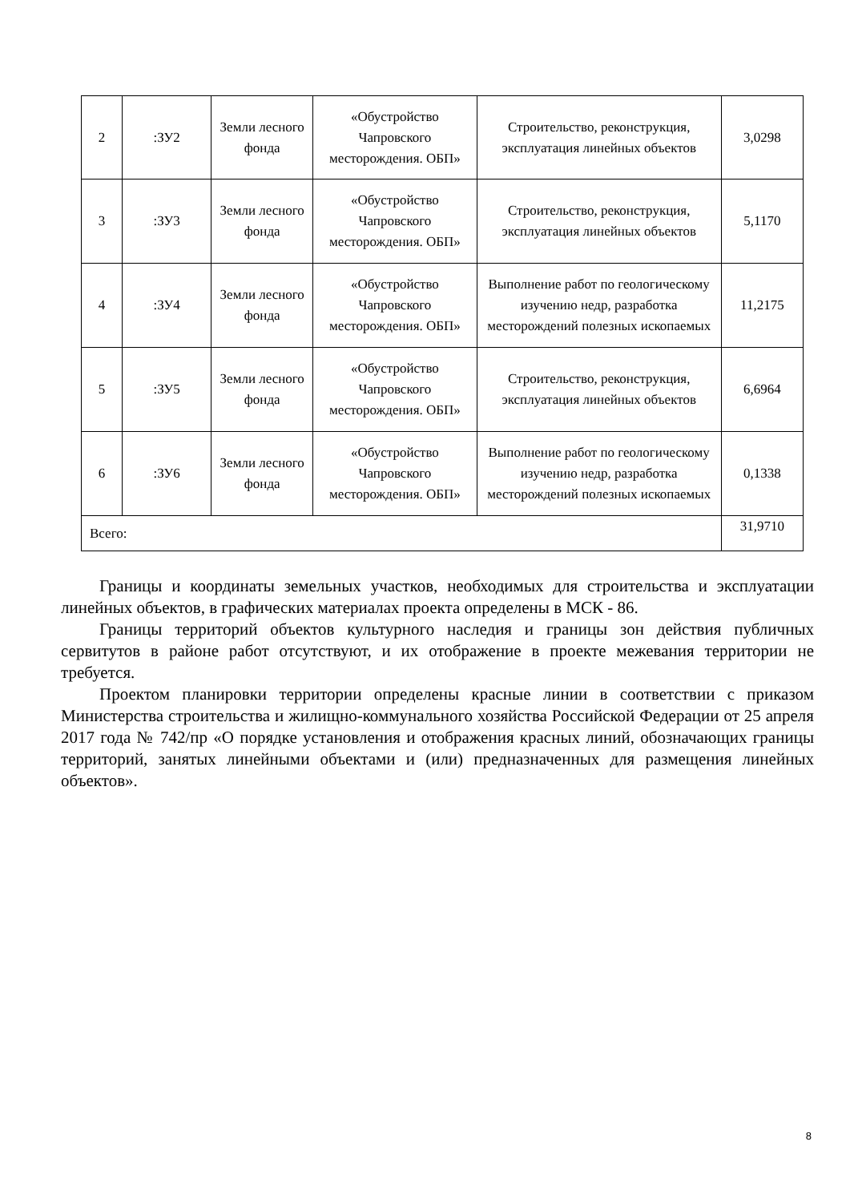| 2 | :ЗУ2 | Земли лесного фонда | «Обустройство Чапровского месторождения. ОБП» | Строительство, реконструкция, эксплуатация линейных объектов | 3,0298 |
| 3 | :ЗУ3 | Земли лесного фонда | «Обустройство Чапровского месторождения. ОБП» | Строительство, реконструкция, эксплуатация линейных объектов | 5,1170 |
| 4 | :ЗУ4 | Земли лесного фонда | «Обустройство Чапровского месторождения. ОБП» | Выполнение работ по геологическому изучению недр, разработка месторождений полезных ископаемых | 11,2175 |
| 5 | :ЗУ5 | Земли лесного фонда | «Обустройство Чапровского месторождения. ОБП» | Строительство, реконструкция, эксплуатация линейных объектов | 6,6964 |
| 6 | :ЗУ6 | Земли лесного фонда | «Обустройство Чапровского месторождения. ОБП» | Выполнение работ по геологическому изучению недр, разработка месторождений полезных ископаемых | 0,1338 |
| Всего: | | | | | 31,9710 |
Границы и координаты земельных участков, необходимых для строительства и эксплуатации линейных объектов, в графических материалах проекта определены в МСК - 86.
Границы территорий объектов культурного наследия и границы зон действия публичных сервитутов в районе работ отсутствуют, и их отображение в проекте межевания территории не требуется.
Проектом планировки территории определены красные линии в соответствии с приказом Министерства строительства и жилищно-коммунального хозяйства Российской Федерации от 25 апреля 2017 года № 742/пр «О порядке установления и отображения красных линий, обозначающих границы территорий, занятых линейными объектами и (или) предназначенных для размещения линейных объектов».
8